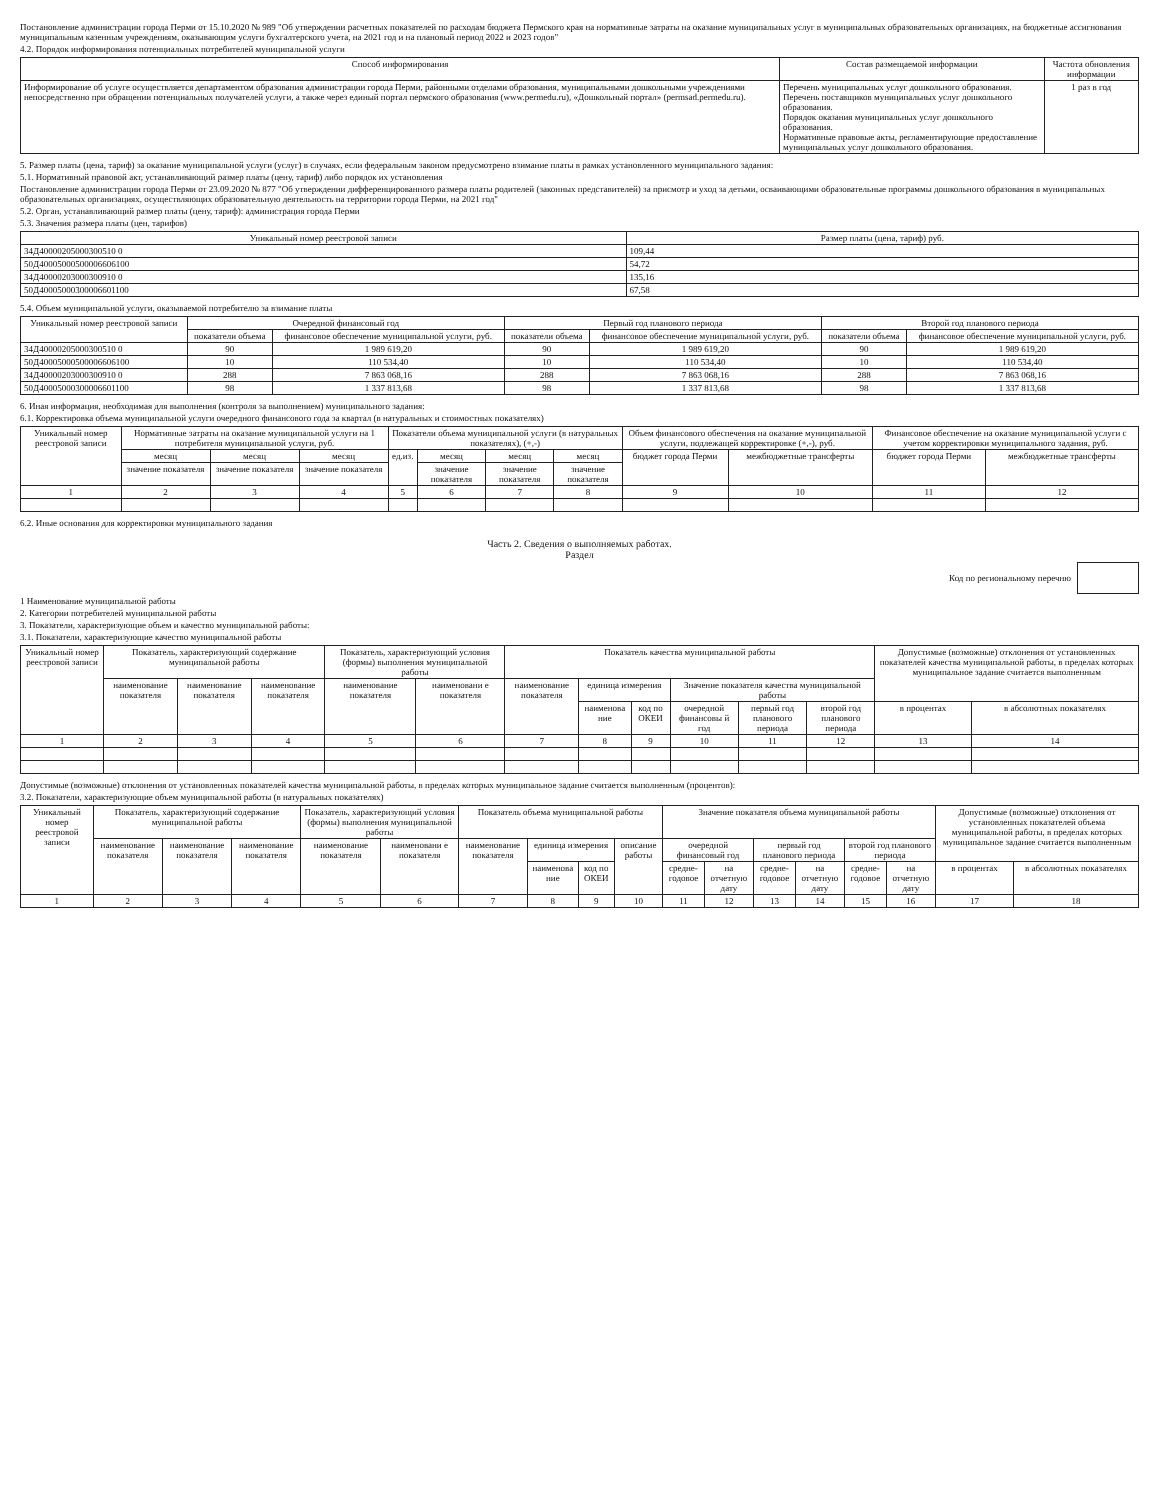Постановление администрации города Перми от 15.10.2020 № 989 "Об утверждении расчетных показателей по расходам бюджета Пермского края на нормативные затраты на оказание муниципальных услуг в муниципальных образовательных организациях, на бюджетные ассигнования муниципальным казенным учреждениям, оказывающим услуги бухгалтерского учета, на 2021 год и на плановый период 2022 и 2023 годов"
4.2. Порядок информирования потенциальных потребителей муниципальной услуги
| Способ информирования | Состав размещаемой информации | Частота обновления информации |
| --- | --- | --- |
| Информирование об услуге осуществляется департаментом образования администрации города Перми, районными отделами образования, муниципальными дошкольными учреждениями непосредственно при обращении потенциальных получателей услуги, а также через единый портал пермского образования (www.permedu.ru), «Дошкольный портал» (permsad.permedu.ru). | Перечень муниципальных услуг дошкольного образования. Перечень поставщиков муниципальных услуг дошкольного образования. Порядок оказания муниципальных услуг дошкольного образования. Нормативные правовые акты, регламентирующие предоставление муниципальных услуг дошкольного образования. | 1 раз в год |
5. Размер платы (цена, тариф) за оказание муниципальной услуги (услуг) в случаях, если федеральным законом предусмотрено взимание платы в рамках установленного муниципального задания:
5.1. Нормативный правовой акт, устанавливающий размер платы (цену, тариф) либо порядок их установления
Постановление администрации города Перми от 23.09.2020 № 877 "Об утверждении дифференцированного размера платы родителей (законных представителей) за присмотр и уход за детьми, осваивающими образовательные программы дошкольного образования в муниципальных образовательных организациях, осуществляющих образовательную деятельность на территории города Перми, на 2021 год"
5.2. Орган, устанавливающий размер платы (цену, тариф): администрация города Перми
5.3. Значения размера платы (цен, тарифов)
| Уникальный номер реестровой записи | Размер платы (цена, тариф) руб. |
| --- | --- |
| 34Д40000205000300510 0 | 109,44 |
| 50Д40005000500006606100 | 54,72 |
| 34Д40000203000300910 0 | 135,16 |
| 50Д40005000300006601100 | 67,58 |
5.4. Объем муниципальной услуги, оказываемой потребителю за взимание платы
| Уникальный номер реестровой записи | Очередной финансовый год | | Первый год планового периода | | Второй год планового периода | |
| --- | --- | --- | --- | --- | --- | --- |
| | показатели объема | финансовое обеспечение муниципальной услуги, руб. | показатели объема | финансовое обеспечение муниципальной услуги, руб. | показатели объема | финансовое обеспечение муниципальной услуги, руб. |
| 34Д40000205000300510 0 | 90 | 1 989 619,20 | 90 | 1 989 619,20 | 90 | 1 989 619,20 |
| 50Д40005000500006606100 | 10 | 110 534,40 | 10 | 110 534,40 | 10 | 110 534,40 |
| 34Д40000203000300910 0 | 288 | 7 863 068,16 | 288 | 7 863 068,16 | 288 | 7 863 068,16 |
| 50Д40005000300006601100 | 98 | 1 337 813,68 | 98 | 1 337 813,68 | 98 | 1 337 813,68 |
6. Иная информация, необходимая для выполнения (контроля за выполнением) муниципального задания:
6.1. Корректировка объема муниципальной услуги очередного финансового года за квартал (в натуральных и стоимостных показателях)
| Уникальный номер реестровой записи | Нормативные затраты на оказание муниципальной услуги на 1 потребителя муниципальной услуги, руб. | | | Показатели объема муниципальной услуги (в натуральных показателях), (+,-) | | | | Объем финансового обеспечения на оказание муниципальной услуги, подлежащей корректировке (+,-), руб. | | Финансовое обеспечение на оказание муниципальной услуги с учетом корректировки муниципального задания, руб. | |
| --- | --- | --- | --- | --- | --- | --- | --- | --- | --- | --- | --- |
| | месяц | месяц | месяц | ед.из. | месяц | месяц | месяц | бюджет города Перми | межбюджетные трансферты | бюджет города Перми | межбюджетные трансферты |
| | значение показателя | значение показателя | значение показателя | | значение показателя | значение показателя | значение показателя | | | | |
| 1 | 2 | 3 | 4 | 5 | 6 | 7 | 8 | 9 | 10 | 11 | 12 |
6.2. Иные основания для корректировки муниципального задания
Часть 2. Сведения о выполняемых работах.
Раздел
Код по региональному перечню
1 Наименование муниципальной работы
2. Категории потребителей муниципальной работы
3. Показатели, характеризующие объем и качество муниципальной работы:
3.1. Показатели, характеризующие качество муниципальной работы
| Уникальный номер реестровой записи | Показатель, характеризующий содержание муниципальной работы | | | Показатель, характеризующий условия (формы) выполнения муниципальной работы | | Показатель качества муниципальной работы | | | | | | Допустимые (возможные) отклонения от установленных показателей качества муниципальной работы, в пределах которых муниципальное задание считается выполненным | |
| --- | --- | --- | --- | --- | --- | --- | --- | --- | --- | --- | --- | --- | --- |
| | наименование показателя | наименование показателя | наименование показателя | наименование показателя | наименовани е показателя | наименование показателя | единица измерения | | Значение показателя качества муниципальной работы | | | | |
| | | | | | | | наименова ние | код по ОКЕИ | очередной финансовы й год | первый год планового периода | второй год планового периода | в процентах | в абсолютных показателях |
| 1 | 2 | 3 | 4 | 5 | 6 | 7 | 8 | 9 | 10 | 11 | 12 | 13 | 14 |
Допустимые (возможные) отклонения от установленных показателей качества муниципальной работы, в пределах которых муниципальное задание считается выполненным (процентов):
3.2. Показатели, характеризующие объем муниципальной работы (в натуральных показателях)
| Уникальный номер реестровой записи | Показатель, характеризующий содержание муниципальной работы | | | Показатель, характеризующий условия (формы) выполнения муниципальной работы | | Показатель объема муниципальной работы | | | | Значение показателя объема муниципальной работы | | | | | | Допустимые (возможные) отклонения от установленных показателей объема муниципальной работы, в пределах которых муниципальное задание считается выполненным | |
| --- | --- | --- | --- | --- | --- | --- | --- | --- | --- | --- | --- | --- | --- | --- | --- | --- | --- |
| | наименование показателя | наименование показателя | наименование показателя | наименование показателя | наименовани е показателя | наименование показателя | единица измерения | | описание работы | очередной финансовый год | | первый год планового периода | | второй год планового периода | | | |
| | | | | | | | наименова ние | код по ОКЕИ | | средне-годовое | на отчетную дату | средне-годовое | на отчетную дату | средне-годовое | на отчетную дату | в процентах | в абсолютных показателях |
| 1 | 2 | 3 | 4 | 5 | 6 | 7 | 8 | 9 | 10 | 11 | 12 | 13 | 14 | 15 | 16 | 17 | 18 |